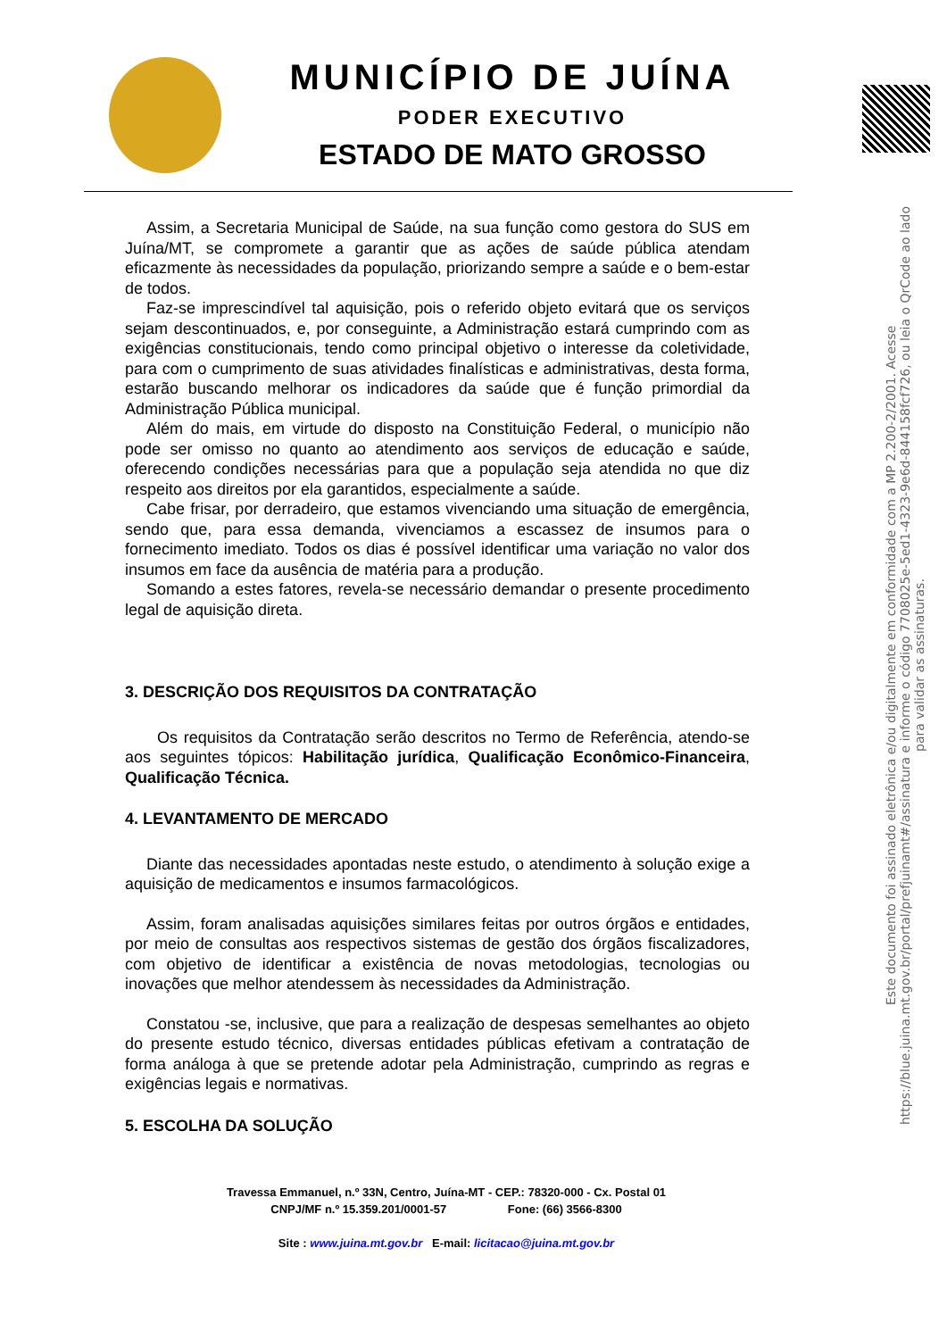MUNICÍPIO DE JUÍNA
PODER EXECUTIVO
ESTADO DE MATO GROSSO
Este documento foi assinado eletrônica e/ou digitalmente em conformidade com a MP 2.200-2/2001. Acesse https://blue.juina.mt.gov.br/portal/prefjuinamt#/assinatura e informe o código 7708025e-5ed1-4323-9e6d-844158fcf726, ou leia o QrCode ao lado para validar as assinaturas.
Assim, a Secretaria Municipal de Saúde, na sua função como gestora do SUS em Juína/MT, se compromete a garantir que as ações de saúde pública atendam eficazmente às necessidades da população, priorizando sempre a saúde e o bem-estar de todos.
Faz-se imprescindível tal aquisição, pois o referido objeto evitará que os serviços sejam descontinuados, e, por conseguinte, a Administração estará cumprindo com as exigências constitucionais, tendo como principal objetivo o interesse da coletividade, para com o cumprimento de suas atividades finalísticas e administrativas, desta forma, estarão buscando melhorar os indicadores da saúde que é função primordial da Administração Pública municipal.
Além do mais, em virtude do disposto na Constituição Federal, o município não pode ser omisso no quanto ao atendimento aos serviços de educação e saúde, oferecendo condições necessárias para que a população seja atendida no que diz respeito aos direitos por ela garantidos, especialmente a saúde.
Cabe frisar, por derradeiro, que estamos vivenciando uma situação de emergência, sendo que, para essa demanda, vivenciamos a escassez de insumos para o fornecimento imediato. Todos os dias é possível identificar uma variação no valor dos insumos em face da ausência de matéria para a produção.
Somando a estes fatores, revela-se necessário demandar o presente procedimento legal de aquisição direta.
3. DESCRIÇÃO DOS REQUISITOS DA CONTRATAÇÃO
Os requisitos da Contratação serão descritos no Termo de Referência, atendo-se aos seguintes tópicos: Habilitação jurídica, Qualificação Econômico-Financeira, Qualificação Técnica.
4. LEVANTAMENTO DE MERCADO
Diante das necessidades apontadas neste estudo, o atendimento à solução exige a aquisição de medicamentos e insumos farmacológicos.
Assim, foram analisadas aquisições similares feitas por outros órgãos e entidades, por meio de consultas aos respectivos sistemas de gestão dos órgãos fiscalizadores, com objetivo de identificar a existência de novas metodologias, tecnologias ou inovações que melhor atendessem às necessidades da Administração.
Constatou -se, inclusive, que para a realização de despesas semelhantes ao objeto do presente estudo técnico, diversas entidades públicas efetivam a contratação de forma análoga à que se pretende adotar pela Administração, cumprindo as regras e exigências legais e normativas.
5. ESCOLHA DA SOLUÇÃO
Travessa Emmanuel, n.º 33N, Centro, Juína-MT - CEP.: 78320-000 - Cx. Postal 01
CNPJ/MF n.º 15.359.201/0001-57 Fone: (66) 3566-8300
Site : www.juina.mt.gov.br E-mail: licitacao@juina.mt.gov.br